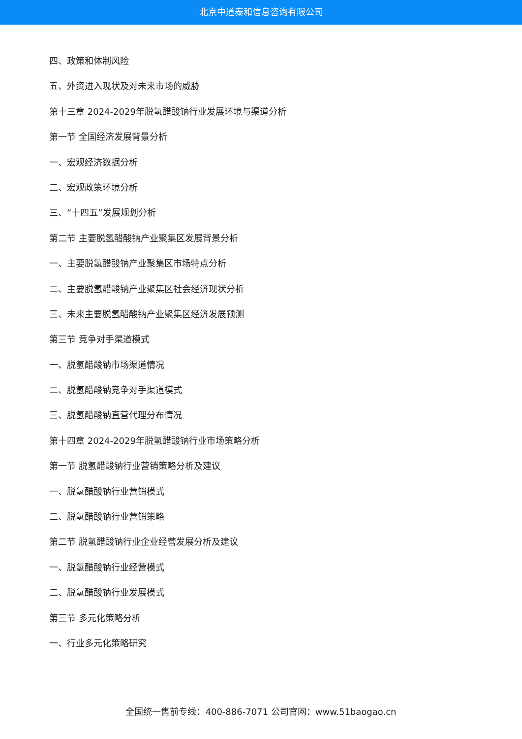北京中道泰和信息咨询有限公司
四、政策和体制风险
五、外资进入现状及对未来市场的威胁
第十三章 2024-2029年脱氢醋酸钠行业发展环境与渠道分析
第一节 全国经济发展背景分析
一、宏观经济数据分析
二、宏观政策环境分析
三、“十四五”发展规划分析
第二节 主要脱氢醋酸钠产业聚集区发展背景分析
一、主要脱氢醋酸钠产业聚集区市场特点分析
二、主要脱氢醋酸钠产业聚集区社会经济现状分析
三、未来主要脱氢醋酸钠产业聚集区经济发展预测
第三节 竞争对手渠道模式
一、脱氢醋酸钠市场渠道情况
二、脱氢醋酸钠竞争对手渠道模式
三、脱氢醋酸钠直营代理分布情况
第十四章 2024-2029年脱氢醋酸钠行业市场策略分析
第一节 脱氢醋酸钠行业营销策略分析及建议
一、脱氢醋酸钠行业营销模式
二、脱氢醋酸钠行业营销策略
第二节 脱氢醋酸钠行业企业经营发展分析及建议
一、脱氢醋酸钠行业经营模式
二、脱氢醋酸钠行业发展模式
第三节 多元化策略分析
一、行业多元化策略研究
全国统一售前专线：400-886-7071 公司官网：www.51baogao.cn